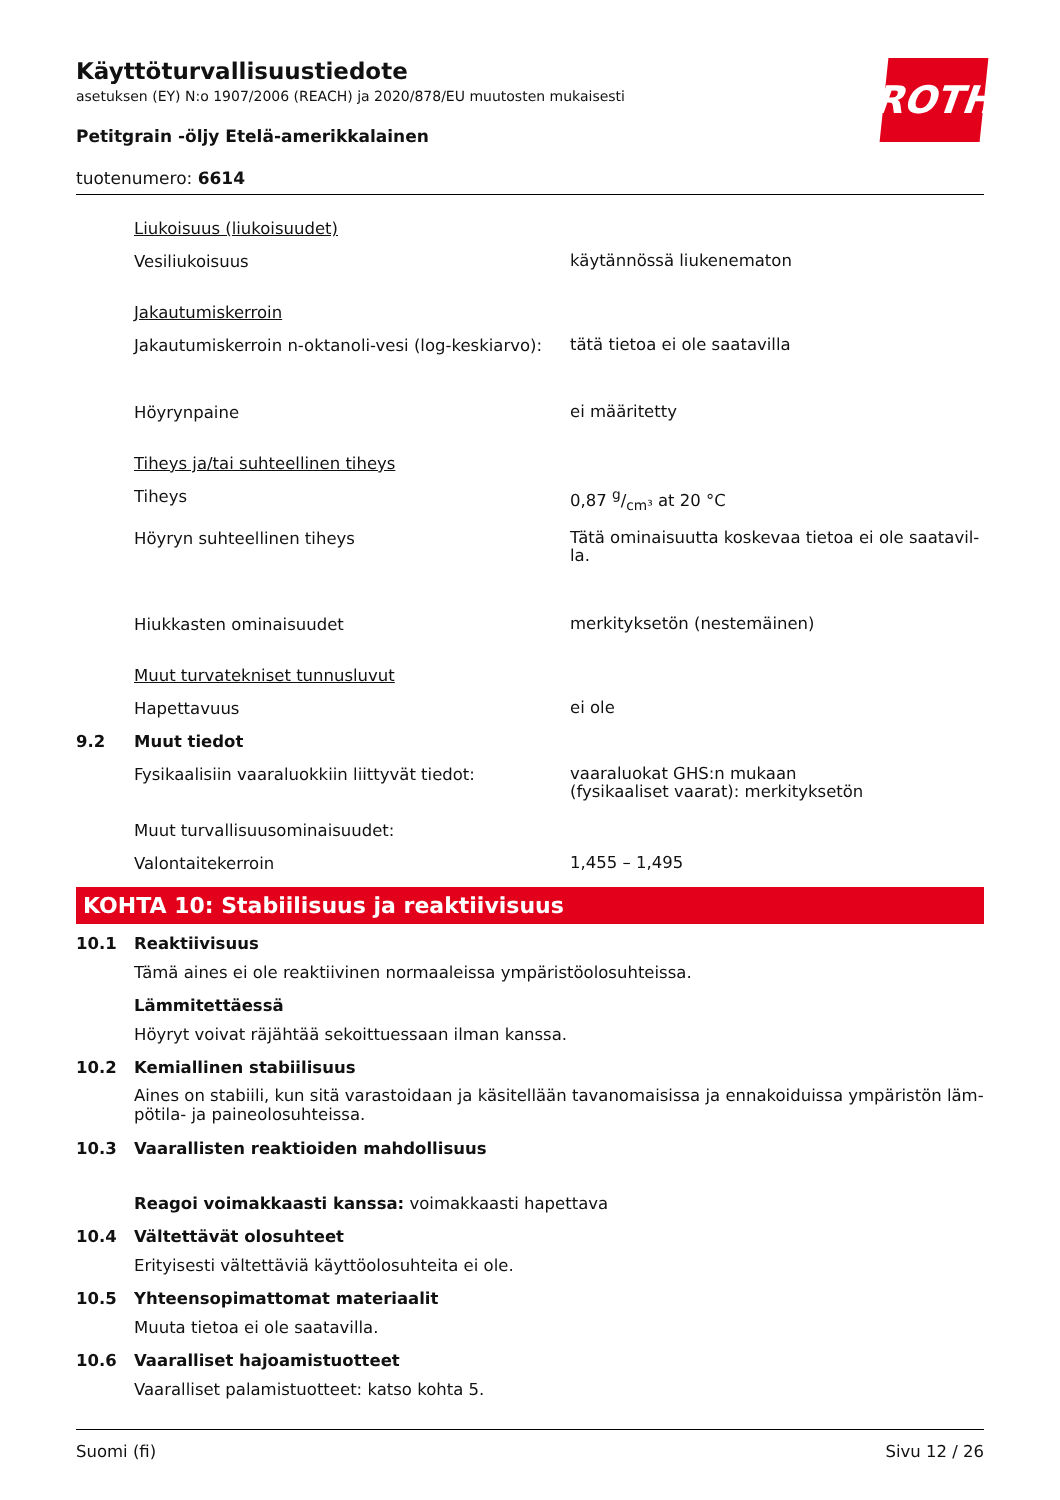ROTH
Käyttöturvallisuustiedote
asetuksen (EY) N:o 1907/2006 (REACH) ja 2020/878/EU muutosten mukaisesti
Petitgrain -öljy Etelä-amerikkalainen
tuotenumero: 6614
Liukoisuus (liukoisuudet)
Vesiliukoisuus
käytännössä liukenematon
Jakautumiskerroin
Jakautumiskerroin n-oktanoli-vesi (log-keskiarvo):
tätä tietoa ei ole saatavilla
Höyrynpaine
ei määritetty
Tiheys ja/tai suhteellinen tiheys
Tiheys
0,87 g/cm³ at 20 °C
Höyryn suhteellinen tiheys
Tätä ominaisuutta koskevaa tietoa ei ole saatavil-
la.
Hiukkasten ominaisuudet
merkityksetön (nestemäinen)
Muut turvatekniset tunnusluvut
Hapettavuus
ei ole
9.2 Muut tiedot
Fysikaalisiin vaaraluokkiin liittyvät tiedot:
vaaraluokat GHS:n mukaan
(fysikaaliset vaarat): merkityksetön
Muut turvallisuusominaisuudet:
Valontaitekerroin
1,455 – 1,495
KOHTA 10: Stabiilisuus ja reaktiivisuus
10.1 Reaktiivisuus
Tämä aines ei ole reaktiivinen normaaleissa ympäristöolosuhteissa.
Lämmitettäessä
Höyryt voivat räjähtää sekoittuessaan ilman kanssa.
10.2 Kemiallinen stabiilisuus
Aines on stabiili, kun sitä varastoidaan ja käsitellään tavanomaisissa ja ennakoiduissa ympäristön läm-
pötila- ja paineolosuhteissa.
10.3 Vaarallisten reaktioiden mahdollisuus
Reagoi voimakkaasti kanssa: voimakkaasti hapettava
10.4 Vältettävät olosuhteet
Erityisesti vältettäviä käyttöolosuhteita ei ole.
10.5 Yhteensopimattomat materiaalit
Muuta tietoa ei ole saatavilla.
10.6 Vaaralliset hajoamistuotteet
Vaaralliset palamistuotteet: katso kohta 5.
Suomi (fi) Sivu 12 / 26